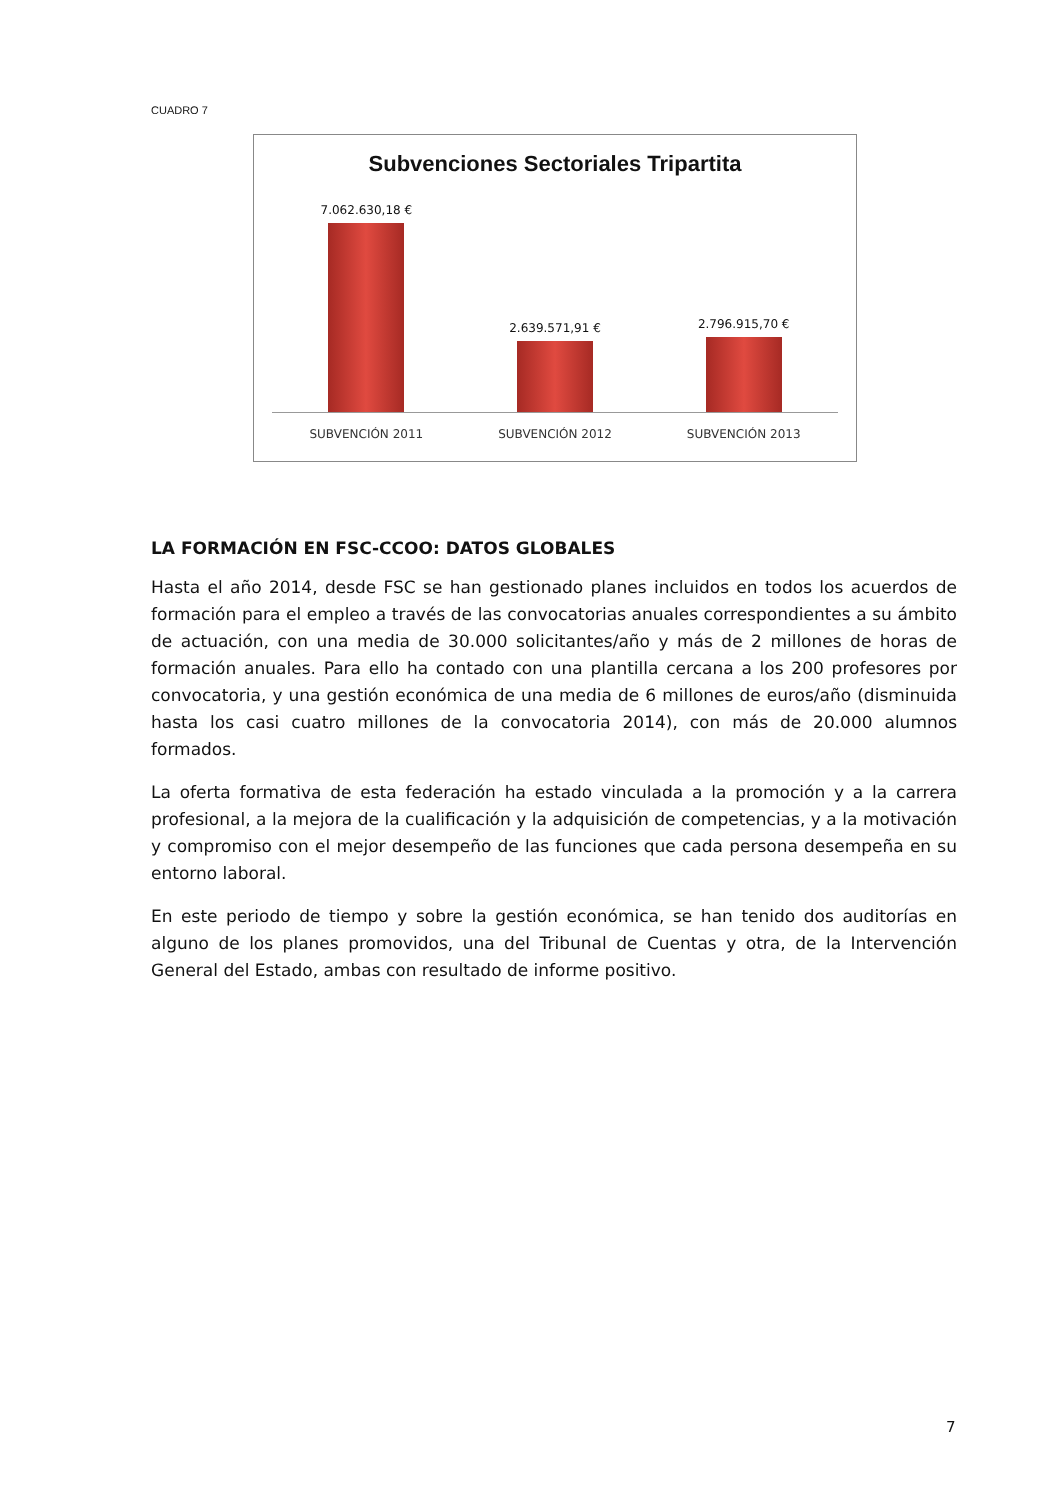CUADRO 7
Subvenciones Sectoriales Tripartita
7.062.630,18 € 2.639.571,91 € 2.796.915,70 €
SUBVENCIÓN 2011 SUBVENCIÓN 2012 SUBVENCIÓN 2013
LA FORMACIÓN EN FSC-CCOO: DATOS GLOBALES
Hasta el año 2014, desde FSC se han gestionado planes incluidos en todos los acuerdos de formación para el empleo a través de las convocatorias anuales correspondientes a su ámbito de actuación, con una media de 30.000 solicitantes/año y más de 2 millones de horas de formación anuales. Para ello ha contado con una plantilla cercana a los 200 profesores por convocatoria, y una gestión económica de una media de 6 millones de euros/año (disminuida hasta los casi cuatro millones de la convocatoria 2014), con más de 20.000 alumnos formados.
La oferta formativa de esta federación ha estado vinculada a la promoción y a la carrera profesional, a la mejora de la cualificación y la adquisición de competencias, y a la motivación y compromiso con el mejor desempeño de las funciones que cada persona desempeña en su entorno laboral.
En este periodo de tiempo y sobre la gestión económica, se han tenido dos auditorías en alguno de los planes promovidos, una del Tribunal de Cuentas y otra, de la Intervención General del Estado, ambas con resultado de informe positivo.
7